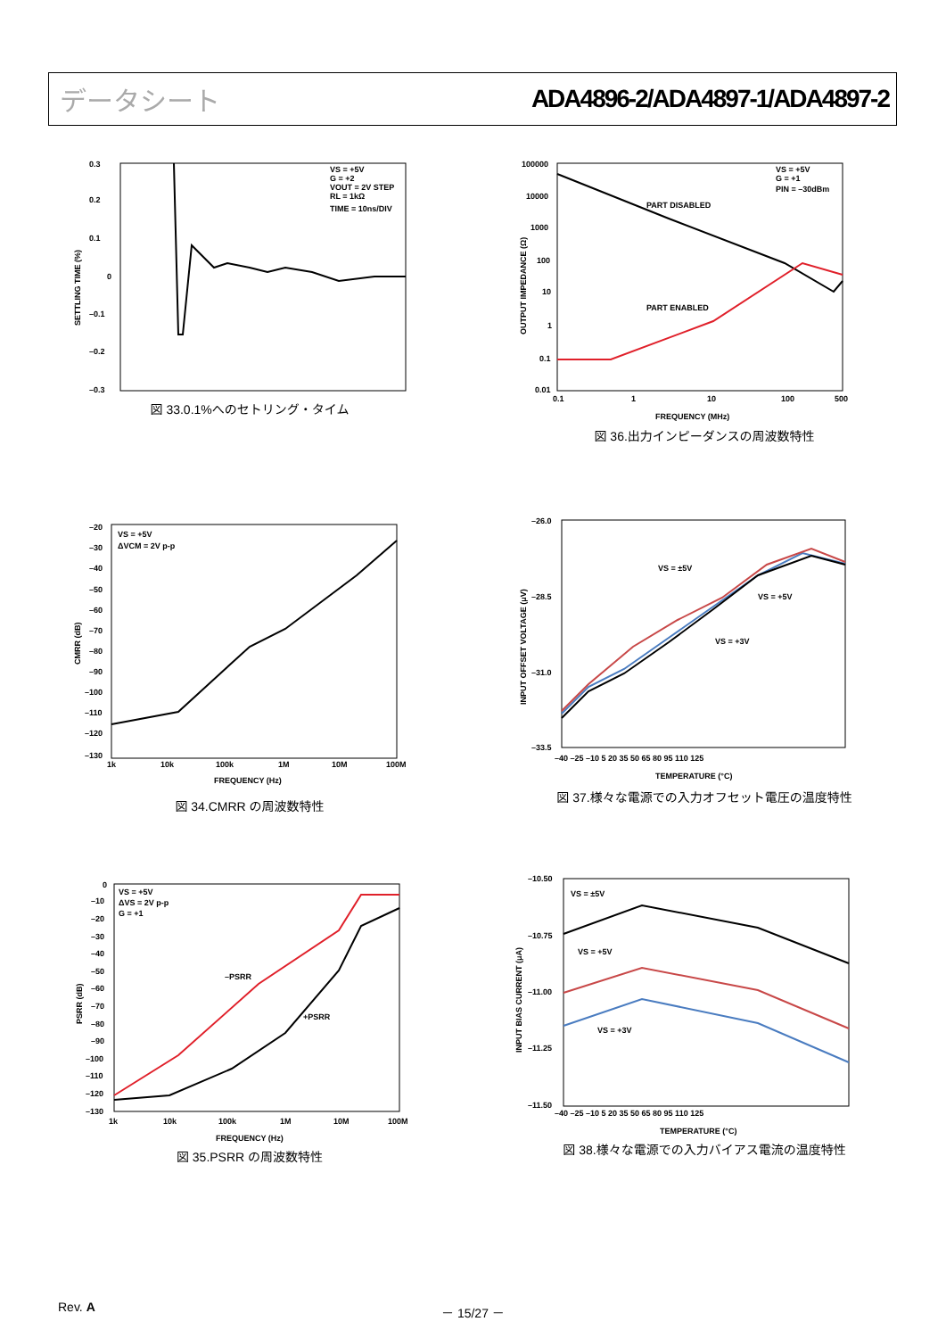データシート ADA4896-2/ADA4897-1/ADA4897-2
VS = +5V
G = +2
VOUT = 2V STEP
RL = 1kΩ
TIME = 10ns/DIV
0.3
0.2
0.1
0
–0.1
–0.2
–0.3
SETTLING TIME (%)
図 33.0.1%へのセトリング・タイム
VS = +5V
G = +1
PIN = –30dBm
PART DISABLED
PART ENABLED
100000
10000
1000
100
10
1
0.1
0.01
0.1
1
10
100
500
FREQUENCY (MHz)
OUTPUT IMPEDANCE (Ω)
図 36.出力インピーダンスの周波数特性
VS = +5V
ΔVCM = 2V p-p
–20
–30
–40
–50
–60
–70
–80
–90
–100
–110
–120
–130
1k
10k
100k
1M
10M
100M
FREQUENCY (Hz)
CMRR (dB)
図 34.CMRR の周波数特性
VS = ±5V
VS = +5V
VS = +3V
–26.0
–28.5
–31.0
–33.5
–40 –25 –10 5 20 35 50 65 80 95 110 125
TEMPERATURE (°C)
INPUT OFFSET VOLTAGE (μV)
図 37.様々な電源での入力オフセット電圧の温度特性
VS = +5V
ΔVS = 2V p-p
G = +1
–PSRR
+PSRR
0
–10
–20
–30
–40
–50
–60
–70
–80
–90
–100
–110
–120
–130
1k
10k
100k
1M
10M
100M
FREQUENCY (Hz)
PSRR (dB)
図 35.PSRR の周波数特性
VS = ±5V
VS = +5V
VS = +3V
–10.50
–10.75
–11.00
–11.25
–11.50
–40 –25 –10 5 20 35 50 65 80 95 110 125
TEMPERATURE (°C)
INPUT BIAS CURRENT (μA)
図 38.様々な電源での入力バイアス電流の温度特性
Rev. A － 15/27 －